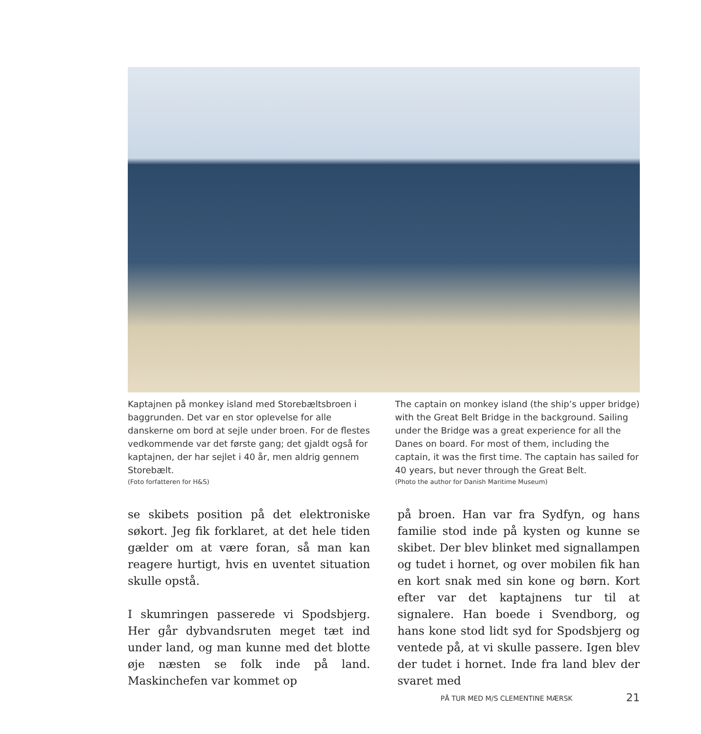Kaptajnen på monkey island med Storebæltsbroen i baggrunden. Det var en stor oplevelse for alle danskerne om bord at sejle under broen. For de flestes vedkommende var det første gang; det gjaldt også for kaptajnen, der har sejlet i 40 år, men aldrig gennem Storebælt.
(Foto forfatteren for H&S)
The captain on monkey island (the ship’s upper bridge) with the Great Belt Bridge in the background. Sailing under the Bridge was a great experience for all the Danes on board. For most of them, including the captain, it was the first time. The captain has sailed for 40 years, but never through the Great Belt.
(Photo the author for Danish Maritime Museum)
se skibets position på det elektroniske søkort. Jeg fik forklaret, at det hele tiden gælder om at være foran, så man kan reagere hurtigt, hvis en uventet situation skulle opstå.
I skumringen passerede vi Spodsbjerg. Her går dybvandsruten meget tæt ind under land, og man kunne med det blotte øje næsten se folk inde på land. Maskinchefen var kommet op
på broen. Han var fra Sydfyn, og hans familie stod inde på kysten og kunne se skibet. Der blev blinket med signallampen og tudet i hornet, og over mobilen fik han en kort snak med sin kone og børn. Kort efter var det kaptajnens tur til at signalere. Han boede i Svendborg, og hans kone stod lidt syd for Spodsbjerg og ventede på, at vi skulle passere. Igen blev der tudet i hornet. Inde fra land blev der svaret med
PÅ TUR MED M/S CLEMENTINE MÆRSK 21